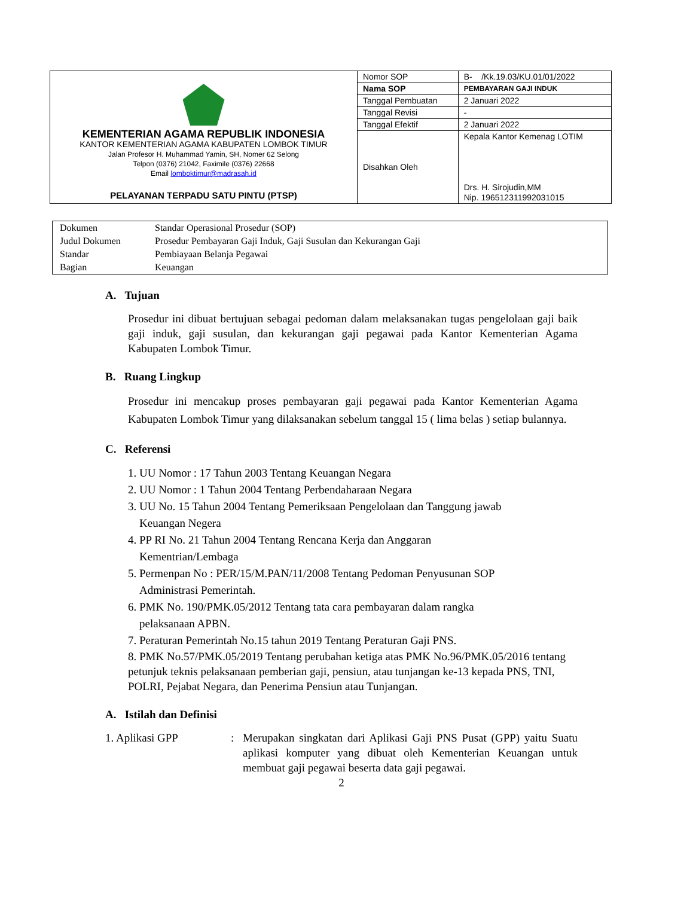| KEMENTERIAN AGAMA REPUBLIK INDONESIA KANTOR KEMENTERIAN AGAMA KABUPATEN LOMBOK TIMUR Jalan Profesor H. Muhammad Yamin, SH, Nomer 62 Selong Telpon (0376) 21042, Faximile (0376) 22668 Email lomboktimur@madrasah.id PELAYANAN TERPADU SATU PINTU (PTSP) | Nomor SOP | B- /Kk.19.03/KU.01/01/2022 |
| | Nama SOP | PEMBAYARAN GAJI INDUK |
| | Tanggal Pembuatan | 2 Januari 2022 |
| | Tanggal Revisi | - |
| | Tanggal Efektif | 2 Januari 2022 |
| | Disahkan Oleh | Kepala Kantor Kemenag LOTIM Drs. H. Sirojudin,MM Nip. 196512311992031015 |
| Dokumen | Standar Operasional Prosedur (SOP) |
| Judul Dokumen | Prosedur Pembayaran Gaji Induk, Gaji Susulan dan Kekurangan Gaji |
| Standar | Pembiayaan Belanja Pegawai |
| Bagian | Keuangan |
A. Tujuan
Prosedur ini dibuat bertujuan sebagai pedoman dalam melaksanakan tugas pengelolaan gaji baik gaji induk, gaji susulan, dan kekurangan gaji pegawai pada Kantor Kementerian Agama Kabupaten Lombok Timur.
B. Ruang Lingkup
Prosedur ini mencakup proses pembayaran gaji pegawai pada Kantor Kementerian Agama Kabupaten Lombok Timur yang dilaksanakan sebelum tanggal 15 ( lima belas ) setiap bulannya.
C. Referensi
1. UU Nomor : 17 Tahun 2003 Tentang Keuangan Negara
2. UU Nomor : 1 Tahun 2004 Tentang Perbendaharaan Negara
3. UU No. 15 Tahun 2004 Tentang Pemeriksaan Pengelolaan dan Tanggung jawab
Keuangan Negera
4. PP RI No. 21 Tahun 2004 Tentang Rencana Kerja dan Anggaran
Kementrian/Lembaga
5. Permenpan No : PER/15/M.PAN/11/2008 Tentang Pedoman Penyusunan SOP
Administrasi Pemerintah.
6. PMK No. 190/PMK.05/2012 Tentang tata cara pembayaran dalam rangka
pelaksanaan APBN.
7. Peraturan Pemerintah No.15 tahun 2019 Tentang Peraturan Gaji PNS.
8. PMK No.57/PMK.05/2019 Tentang perubahan ketiga atas PMK No.96/PMK.05/2016 tentang petunjuk teknis pelaksanaan pemberian gaji, pensiun, atau tunjangan ke-13 kepada PNS, TNI, POLRI, Pejabat Negara, dan Penerima Pensiun atau Tunjangan.
A. Istilah dan Definisi
1. Aplikasi GPP : Merupakan singkatan dari Aplikasi Gaji PNS Pusat (GPP) yaitu Suatu aplikasi komputer yang dibuat oleh Kementerian Keuangan untuk membuat gaji pegawai beserta data gaji pegawai.
2